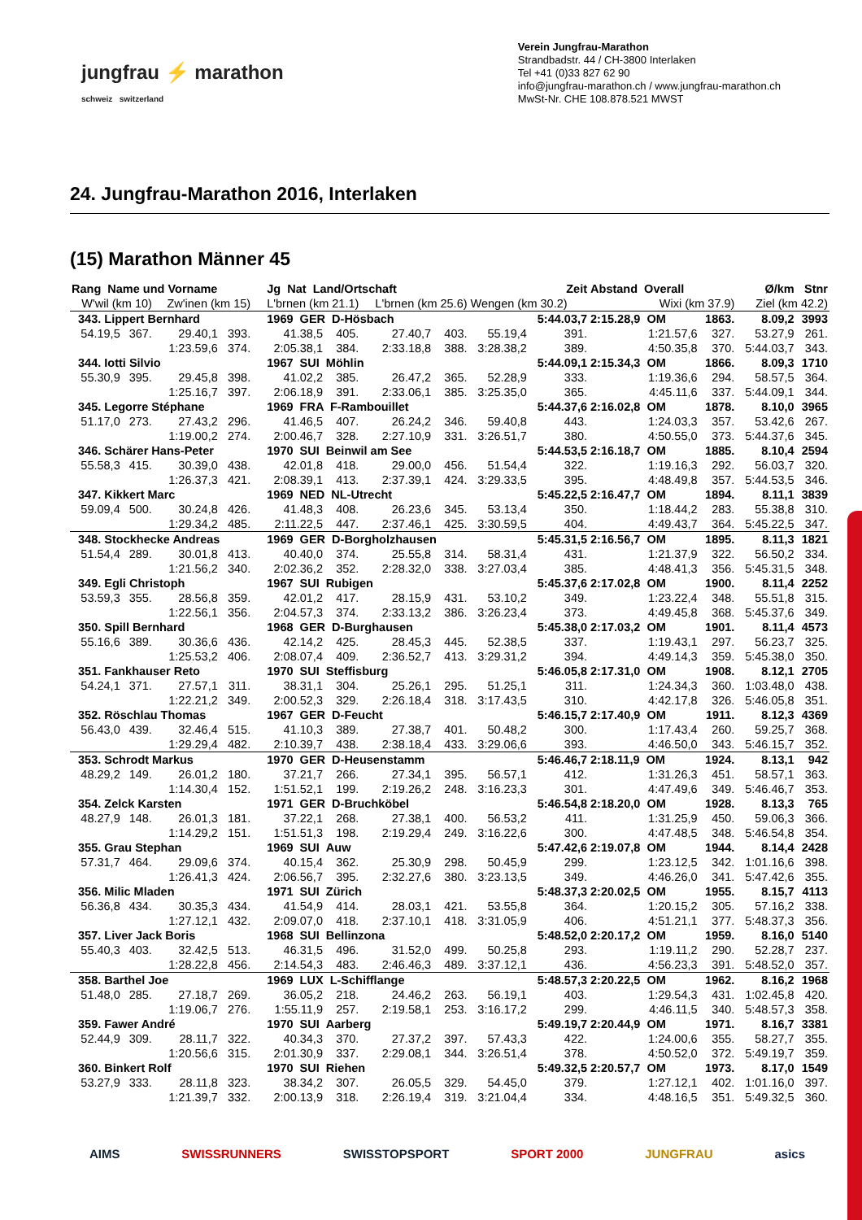jungfrau ⚡ marathon
schweiz switzerland
Verein Jungfrau-Marathon
Strandbadstr. 44 / CH-3800 Interlaken
Tel +41 (0)33 827 62 90
info@jungfrau-marathon.ch / www.jungfrau-marathon.ch
MwSt-Nr. CHE 108.878.521 MWST
24. Jungfrau-Marathon 2016, Interlaken
(15) Marathon Männer 45
| Rang Name und Vorname | | | | Jg Nat Land/Ortschaft | | | | | Zeit | Abstand Overall | | Ø/km | Stnr |
| W'wil (km 10) | | Zw'inen (km 15) | | L'brnen (km 21.1) | | L'brnen (km 25.6) | | Wengen (km 30.2) | | Wixi (km 37.9) | | Ziel (km 42.2) | |
| 343. Lippert Bernhard | | | | 1969 GER D-Hösbach | | | | | 5:44.03,7 | 2:15.28,9 OM | 1863. | 8.09,2 | 3993 |
| 54.19,5 | 367. | 29.40,1 | 393. | 41.38,5 | 405. | 27.40,7 | 403. | 55.19,4 | 391. | 1:21.57,6 | 327. | 53.27,9 | 261. |
| | | 1:23.59,6 | 374. | 2:05.38,1 | 384. | 2:33.18,8 | 388. | 3:28.38,2 | 389. | 4:50.35,8 | 370. | 5:44.03,7 | 343. |
| 344. Iotti Silvio | | | | 1967 SUI Möhlin | | | | | 5:44.09,1 | 2:15.34,3 OM | 1866. | 8.09,3 | 1710 |
| 55.30,9 | 395. | 29.45,8 | 398. | 41.02,2 | 385. | 26.47,2 | 365. | 52.28,9 | 333. | 1:19.36,6 | 294. | 58.57,5 | 364. |
| | | 1:25.16,7 | 397. | 2:06.18,9 | 391. | 2:33.06,1 | 385. | 3:25.35,0 | 365. | 4:45.11,6 | 337. | 5:44.09,1 | 344. |
| 345. Legorre Stéphane | | | | 1969 FRA F-Rambouillet | | | | | 5:44.37,6 | 2:16.02,8 OM | 1878. | 8.10,0 | 3965 |
| 51.17,0 | 273. | 27.43,2 | 296. | 41.46,5 | 407. | 26.24,2 | 346. | 59.40,8 | 443. | 1:24.03,3 | 357. | 53.42,6 | 267. |
| | | 1:19.00,2 | 274. | 2:00.46,7 | 328. | 2:27.10,9 | 331. | 3:26.51,7 | 380. | 4:50.55,0 | 373. | 5:44.37,6 | 345. |
| 346. Schärer Hans-Peter | | | | 1970 SUI Beinwil am See | | | | | 5:44.53,5 | 2:16.18,7 OM | 1885. | 8.10,4 | 2594 |
| 55.58,3 | 415. | 30.39,0 | 438. | 42.01,8 | 418. | 29.00,0 | 456. | 51.54,4 | 322. | 1:19.16,3 | 292. | 56.03,7 | 320. |
| | | 1:26.37,3 | 421. | 2:08.39,1 | 413. | 2:37.39,1 | 424. | 3:29.33,5 | 395. | 4:48.49,8 | 357. | 5:44.53,5 | 346. |
| 347. Kikkert Marc | | | | 1969 NED NL-Utrecht | | | | | 5:45.22,5 | 2:16.47,7 OM | 1894. | 8.11,1 | 3839 |
| 59.09,4 | 500. | 30.24,8 | 426. | 41.48,3 | 408. | 26.23,6 | 345. | 53.13,4 | 350. | 1:18.44,2 | 283. | 55.38,8 | 310. |
| | | 1:29.34,2 | 485. | 2:11.22,5 | 447. | 2:37.46,1 | 425. | 3:30.59,5 | 404. | 4:49.43,7 | 364. | 5:45.22,5 | 347. |
| 348. Stockhecke Andreas | | | | 1969 GER D-Borgholzhausen | | | | | 5:45.31,5 | 2:16.56,7 OM | 1895. | 8.11,3 | 1821 |
| 51.54,4 | 289. | 30.01,8 | 413. | 40.40,0 | 374. | 25.55,8 | 314. | 58.31,4 | 431. | 1:21.37,9 | 322. | 56.50,2 | 334. |
| | | 1:21.56,2 | 340. | 2:02.36,2 | 352. | 2:28.32,0 | 338. | 3:27.03,4 | 385. | 4:48.41,3 | 356. | 5:45.31,5 | 348. |
| 349. Egli Christoph | | | | 1967 SUI Rubigen | | | | | 5:45.37,6 | 2:17.02,8 OM | 1900. | 8.11,4 | 2252 |
| 53.59,3 | 355. | 28.56,8 | 359. | 42.01,2 | 417. | 28.15,9 | 431. | 53.10,2 | 349. | 1:23.22,4 | 348. | 55.51,8 | 315. |
| | | 1:22.56,1 | 356. | 2:04.57,3 | 374. | 2:33.13,2 | 386. | 3:26.23,4 | 373. | 4:49.45,8 | 368. | 5:45.37,6 | 349. |
| 350. Spill Bernhard | | | | 1968 GER D-Burghausen | | | | | 5:45.38,0 | 2:17.03,2 OM | 1901. | 8.11,4 | 4573 |
| 55.16,6 | 389. | 30.36,6 | 436. | 42.14,2 | 425. | 28.45,3 | 445. | 52.38,5 | 337. | 1:19.43,1 | 297. | 56.23,7 | 325. |
| | | 1:25.53,2 | 406. | 2:08.07,4 | 409. | 2:36.52,7 | 413. | 3:29.31,2 | 394. | 4:49.14,3 | 359. | 5:45.38,0 | 350. |
| 351. Fankhauser Reto | | | | 1970 SUI Steffisburg | | | | | 5:46.05,8 | 2:17.31,0 OM | 1908. | 8.12,1 | 2705 |
| 54.24,1 | 371. | 27.57,1 | 311. | 38.31,1 | 304. | 25.26,1 | 295. | 51.25,1 | 311. | 1:24.34,3 | 360. | 1:03.48,0 | 438. |
| | | 1:22.21,2 | 349. | 2:00.52,3 | 329. | 2:26.18,4 | 318. | 3:17.43,5 | 310. | 4:42.17,8 | 326. | 5:46.05,8 | 351. |
| 352. Röschlau Thomas | | | | 1967 GER D-Feucht | | | | | 5:46.15,7 | 2:17.40,9 OM | 1911. | 8.12,3 | 4369 |
| 56.43,0 | 439. | 32.46,4 | 515. | 41.10,3 | 389. | 27.38,7 | 401. | 50.48,2 | 300. | 1:17.43,4 | 260. | 59.25,7 | 368. |
| | | 1:29.29,4 | 482. | 2:10.39,7 | 438. | 2:38.18,4 | 433. | 3:29.06,6 | 393. | 4:46.50,0 | 343. | 5:46.15,7 | 352. |
| 353. Schrodt Markus | | | | 1970 GER D-Heusenstamm | | | | | 5:46.46,7 | 2:18.11,9 OM | 1924. | 8.13,1 | 942 |
| 48.29,2 | 149. | 26.01,2 | 180. | 37.21,7 | 266. | 27.34,1 | 395. | 56.57,1 | 412. | 1:31.26,3 | 451. | 58.57,1 | 363. |
| | | 1:14.30,4 | 152. | 1:51.52,1 | 199. | 2:19.26,2 | 248. | 3:16.23,3 | 301. | 4:47.49,6 | 349. | 5:46.46,7 | 353. |
| 354. Zelck Karsten | | | | 1971 GER D-Bruchköbel | | | | | 5:46.54,8 | 2:18.20,0 OM | 1928. | 8.13,3 | 765 |
| 48.27,9 | 148. | 26.01,3 | 181. | 37.22,1 | 268. | 27.38,1 | 400. | 56.53,2 | 411. | 1:31.25,9 | 450. | 59.06,3 | 366. |
| | | 1:14.29,2 | 151. | 1:51.51,3 | 198. | 2:19.29,4 | 249. | 3:16.22,6 | 300. | 4:47.48,5 | 348. | 5:46.54,8 | 354. |
| 355. Grau Stephan | | | | 1969 SUI Auw | | | | | 5:47.42,6 | 2:19.07,8 OM | 1944. | 8.14,4 | 2428 |
| 57.31,7 | 464. | 29.09,6 | 374. | 40.15,4 | 362. | 25.30,9 | 298. | 50.45,9 | 299. | 1:23.12,5 | 342. | 1:01.16,6 | 398. |
| | | 1:26.41,3 | 424. | 2:06.56,7 | 395. | 2:32.27,6 | 380. | 3:23.13,5 | 349. | 4:46.26,0 | 341. | 5:47.42,6 | 355. |
| 356. Milic Mladen | | | | 1971 SUI Zürich | | | | | 5:48.37,3 | 2:20.02,5 OM | 1955. | 8.15,7 | 4113 |
| 56.36,8 | 434. | 30.35,3 | 434. | 41.54,9 | 414. | 28.03,1 | 421. | 53.55,8 | 364. | 1:20.15,2 | 305. | 57.16,2 | 338. |
| | | 1:27.12,1 | 432. | 2:09.07,0 | 418. | 2:37.10,1 | 418. | 3:31.05,9 | 406. | 4:51.21,1 | 377. | 5:48.37,3 | 356. |
| 357. Liver Jack Boris | | | | 1968 SUI Bellinzona | | | | | 5:48.52,0 | 2:20.17,2 OM | 1959. | 8.16,0 | 5140 |
| 55.40,3 | 403. | 32.42,5 | 513. | 46.31,5 | 496. | 31.52,0 | 499. | 50.25,8 | 293. | 1:19.11,2 | 290. | 52.28,7 | 237. |
| | | 1:28.22,8 | 456. | 2:14.54,3 | 483. | 2:46.46,3 | 489. | 3:37.12,1 | 436. | 4:56.23,3 | 391. | 5:48.52,0 | 357. |
| 358. Barthel Joe | | | | 1969 LUX L-Schifflange | | | | | 5:48.57,3 | 2:20.22,5 OM | 1962. | 8.16,2 | 1968 |
| 51.48,0 | 285. | 27.18,7 | 269. | 36.05,2 | 218. | 24.46,2 | 263. | 56.19,1 | 403. | 1:29.54,3 | 431. | 1:02.45,8 | 420. |
| | | 1:19.06,7 | 276. | 1:55.11,9 | 257. | 2:19.58,1 | 253. | 3:16.17,2 | 299. | 4:46.11,5 | 340. | 5:48.57,3 | 358. |
| 359. Fawer André | | | | 1970 SUI Aarberg | | | | | 5:49.19,7 | 2:20.44,9 OM | 1971. | 8.16,7 | 3381 |
| 52.44,9 | 309. | 28.11,7 | 322. | 40.34,3 | 370. | 27.37,2 | 397. | 57.43,3 | 422. | 1:24.00,6 | 355. | 58.27,7 | 355. |
| | | 1:20.56,6 | 315. | 2:01.30,9 | 337. | 2:29.08,1 | 344. | 3:26.51,4 | 378. | 4:50.52,0 | 372. | 5:49.19,7 | 359. |
| 360. Binkert Rolf | | | | 1970 SUI Riehen | | | | | 5:49.32,5 | 2:20.57,7 OM | 1973. | 8.17,0 | 1549 |
| 53.27,9 | 333. | 28.11,8 | 323. | 38.34,2 | 307. | 26.05,5 | 329. | 54.45,0 | 379. | 1:27.12,1 | 402. | 1:01.16,0 | 397. |
| | | 1:21.39,7 | 332. | 2:00.13,9 | 318. | 2:26.19,4 | 319. | 3:21.04,4 | 334. | 4:48.16,5 | 351. | 5:49.32,5 | 360. |
AIMS SWISSRUNNERS SWISSTOPSPORT SPORT 2000 JUNGFRAU asics